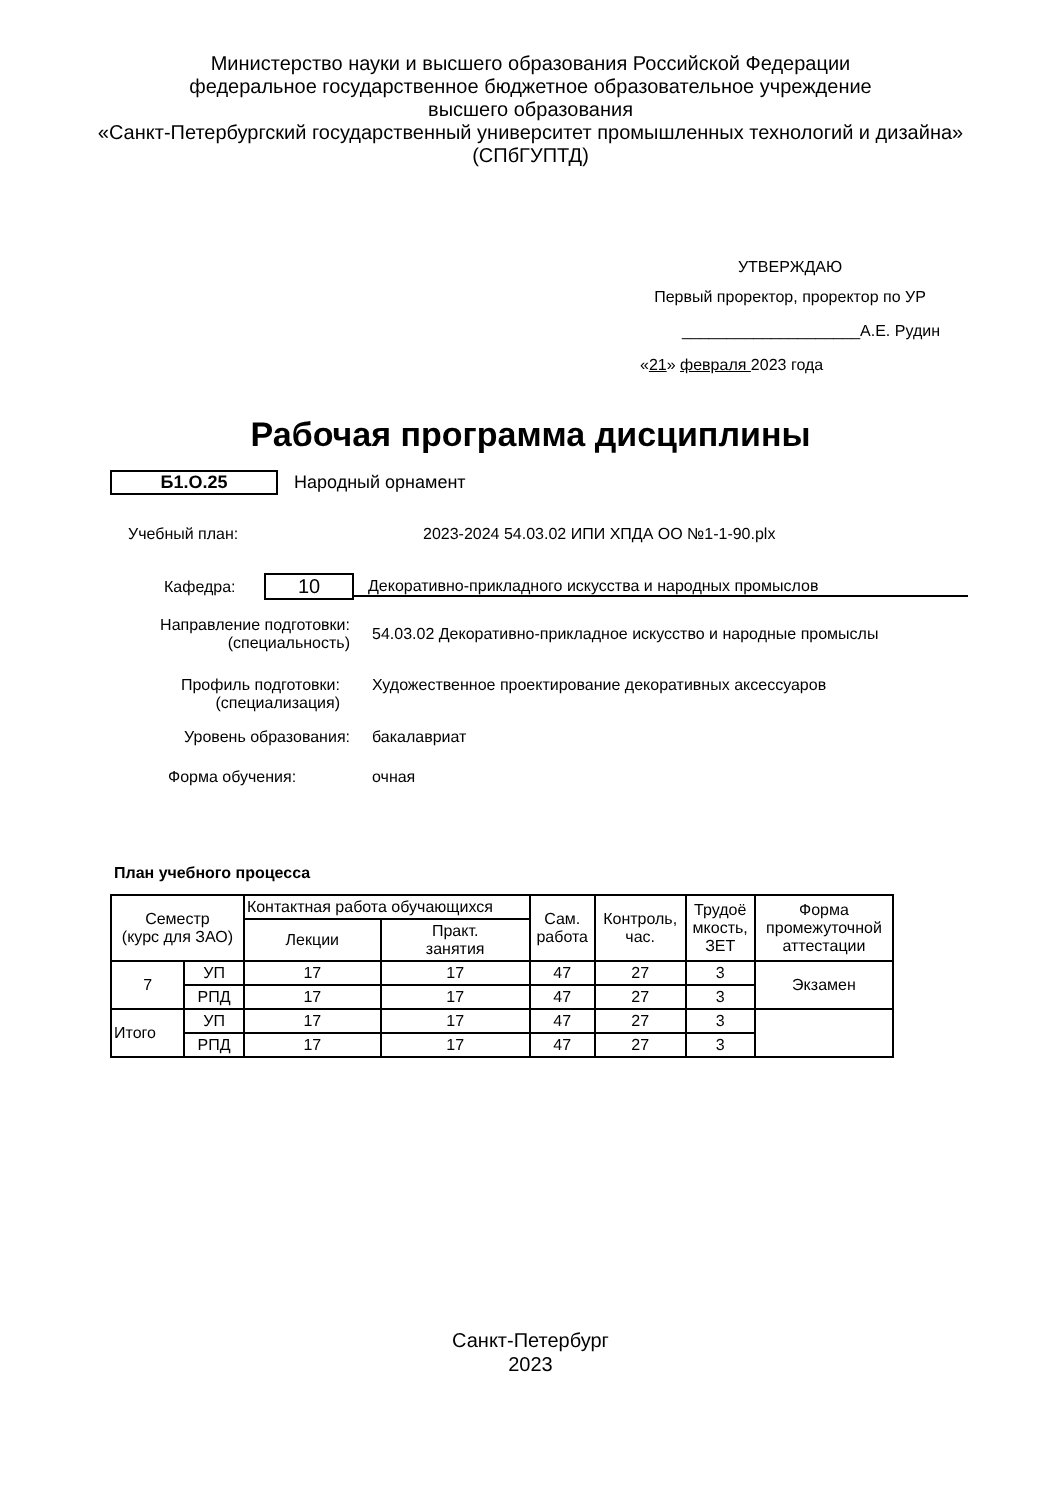Министерство науки и высшего образования Российской Федерации
федеральное государственное бюджетное образовательное учреждение
высшего образования
«Санкт-Петербургский государственный университет промышленных технологий и дизайна»
(СПбГУПТД)
УТВЕРЖДАЮ
Первый проректор, проректор по УР
____________________А.Е. Рудин
«21» февраля 2023 года
Рабочая программа дисциплины
Б1.О.25 Народный орнамент
Учебный план:
2023-2024 54.03.02 ИПИ ХПДА ОО №1-1-90.plx
Кафедра:
10
Декоративно-прикладного искусства и народных промыслов
Направление подготовки:
(специальность)
54.03.02 Декоративно-прикладное искусство и народные промыслы
Профиль подготовки:
(специализация)
Художественное проектирование декоративных аксессуаров
Уровень образования: бакалавриат
Форма обучения: очная
План учебного процесса
| Семестр (курс для ЗАО) | | Контактная работа обучающихся | | Сам. работа | Контроль, час. | Трудоё мкость, ЗЕТ | Форма промежуточной аттестации |
| --- | --- | --- | --- | --- | --- | --- | --- |
| | | Лекции | Практ. занятия | | | | |
| 7 | УП | 17 | 17 | 47 | 27 | 3 | Экзамен |
| | РПД | 17 | 17 | 47 | 27 | 3 | |
| Итого | УП | 17 | 17 | 47 | 27 | 3 | |
| | РПД | 17 | 17 | 47 | 27 | 3 | |
Санкт-Петербург
2023